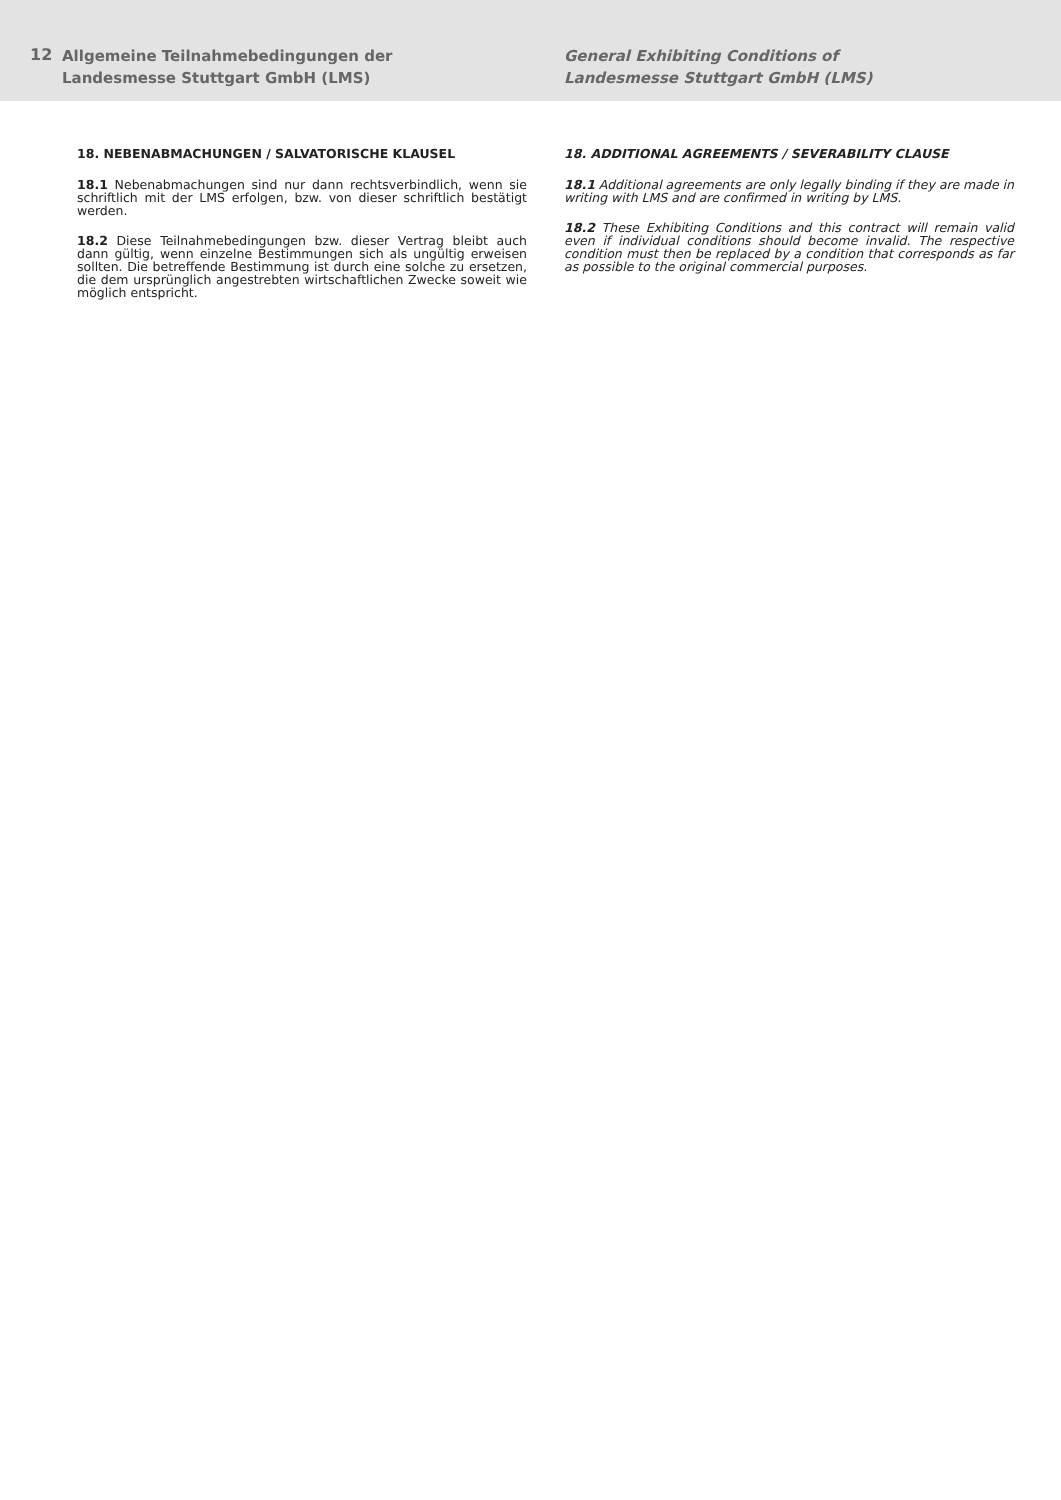12
Allgemeine Teilnahmebedingungen der
Landesmesse Stuttgart GmbH (LMS)
General Exhibiting Conditions of
Landesmesse Stuttgart GmbH (LMS)
18. NEBENABMACHUNGEN / SALVATORISCHE KLAUSEL
18.1 Nebenabmachungen sind nur dann rechtsverbindlich, wenn sie schriftlich mit der LMS erfolgen, bzw. von dieser schriftlich bestätigt werden.
18.2 Diese Teilnahmebedingungen bzw. dieser Vertrag bleibt auch dann gültig, wenn einzelne Bestimmungen sich als ungültig erweisen sollten. Die betreffende Bestimmung ist durch eine solche zu ersetzen, die dem ursprünglich angestrebten wirtschaftlichen Zwecke soweit wie möglich entspricht.
18. ADDITIONAL AGREEMENTS / SEVERABILITY CLAUSE
18.1 Additional agreements are only legally binding if they are made in writing with LMS and are confirmed in writing by LMS.
18.2 These Exhibiting Conditions and this contract will remain valid even if individual conditions should become invalid. The respective condition must then be replaced by a condition that corresponds as far as possible to the original commercial purposes.